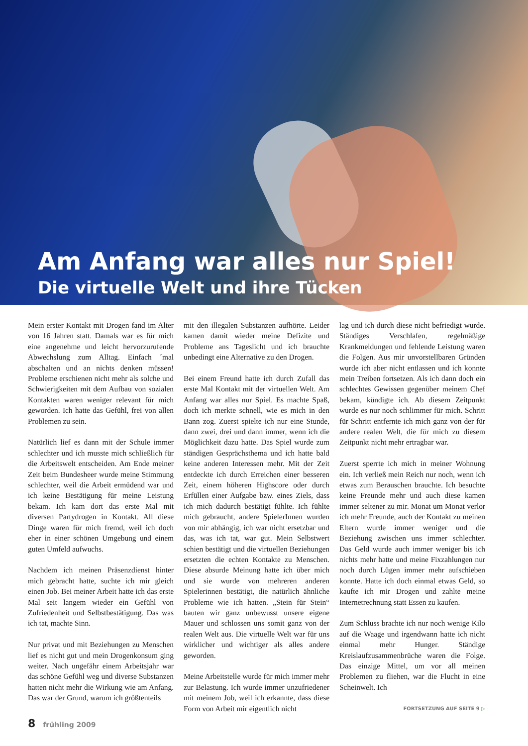Am Anfang war alles nur Spiel!
Die virtuelle Welt und ihre Tücken
Mein erster Kontakt mit Drogen fand im Alter von 16 Jahren statt. Damals war es für mich eine angenehme und leicht hervorzurufende Abwechslung zum Alltag. Einfach ´mal abschalten und an nichts denken müssen! Probleme erschienen nicht mehr als solche und Schwierigkeiten mit dem Aufbau von sozialen Kontakten waren weniger relevant für mich geworden. Ich hatte das Gefühl, frei von allen Problemen zu sein.
Natürlich lief es dann mit der Schule immer schlechter und ich musste mich schließlich für die Arbeitswelt entscheiden. Am Ende meiner Zeit beim Bundesheer wurde meine Stimmung schlechter, weil die Arbeit ermüdend war und ich keine Bestätigung für meine Leistung bekam. Ich kam dort das erste Mal mit diversen Partydrogen in Kontakt. All diese Dinge waren für mich fremd, weil ich doch eher in einer schönen Umgebung und einem guten Umfeld aufwuchs.
Nachdem ich meinen Präsenzdienst hinter mich gebracht hatte, suchte ich mir gleich einen Job. Bei meiner Arbeit hatte ich das erste Mal seit langem wieder ein Gefühl von Zufriedenheit und Selbstbestätigung. Das was ich tat, machte Sinn.
Nur privat und mit Beziehungen zu Menschen lief es nicht gut und mein Drogenkonsum ging weiter. Nach ungefähr einem Arbeitsjahr war das schöne Gefühl weg und diverse Substanzen hatten nicht mehr die Wirkung wie am Anfang. Das war der Grund, warum ich größtenteils
mit den illegalen Substanzen aufhörte. Leider kamen damit wieder meine Defizite und Probleme ans Tageslicht und ich brauchte unbedingt eine Alternative zu den Drogen.
Bei einem Freund hatte ich durch Zufall das erste Mal Kontakt mit der virtuellen Welt. Am Anfang war alles nur Spiel. Es machte Spaß, doch ich merkte schnell, wie es mich in den Bann zog. Zuerst spielte ich nur eine Stunde, dann zwei, drei und dann immer, wenn ich die Möglichkeit dazu hatte. Das Spiel wurde zum ständigen Gesprächsthema und ich hatte bald keine anderen Interessen mehr. Mit der Zeit entdeckte ich durch Erreichen einer besseren Zeit, einem höheren Highscore oder durch Erfüllen einer Aufgabe bzw. eines Ziels, dass ich mich dadurch bestätigt fühlte. Ich fühlte mich gebraucht, andere SpielerInnen wurden von mir abhängig, ich war nicht ersetzbar und das, was ich tat, war gut. Mein Selbstwert schien bestätigt und die virtuellen Beziehungen ersetzten die echten Kontakte zu Menschen. Diese absurde Meinung hatte ich über mich und sie wurde von mehreren anderen Spielerinnen bestätigt, die natürlich ähnliche Probleme wie ich hatten. „Stein für Stein“ bauten wir ganz unbewusst unsere eigene Mauer und schlossen uns somit ganz von der realen Welt aus. Die virtuelle Welt war für uns wirklicher und wichtiger als alles andere geworden.
Meine Arbeitstelle wurde für mich immer mehr zur Belastung. Ich wurde immer unzufriedener mit meinem Job, weil ich erkannte, dass diese Form von Arbeit mir eigentlich nicht
lag und ich durch diese nicht befriedigt wurde. Ständiges Verschlafen, regelmäßige Krankmeldungen und fehlende Leistung waren die Folgen. Aus mir unvorstellbaren Gründen wurde ich aber nicht entlassen und ich konnte mein Treiben fortsetzen. Als ich dann doch ein schlechtes Gewissen gegenüber meinem Chef bekam, kündigte ich. Ab diesem Zeitpunkt wurde es nur noch schlimmer für mich. Schritt für Schritt entfernte ich mich ganz von der für andere realen Welt, die für mich zu diesem Zeitpunkt nicht mehr ertragbar war.
Zuerst sperrte ich mich in meiner Wohnung ein. Ich verließ mein Reich nur noch, wenn ich etwas zum Berauschen brauchte. Ich besuchte keine Freunde mehr und auch diese kamen immer seltener zu mir. Monat um Monat verlor ich mehr Freunde, auch der Kontakt zu meinen Eltern wurde immer weniger und die Beziehung zwischen uns immer schlechter. Das Geld wurde auch immer weniger bis ich nichts mehr hatte und meine Fixzahlungen nur noch durch Lügen immer mehr aufschieben konnte. Hatte ich doch einmal etwas Geld, so kaufte ich mir Drogen und zahlte meine Internetrechnung statt Essen zu kaufen.
Zum Schluss brachte ich nur noch wenige Kilo auf die Waage und irgendwann hatte ich nicht einmal mehr Hunger. Ständige Kreislaufzusammenbrüche waren die Folge. Das einzige Mittel, um vor all meinen Problemen zu fliehen, war die Flucht in eine Scheinwelt. Ich
FORTSETZUNG AUF SEITE 9 ▷
8 frühling 2009